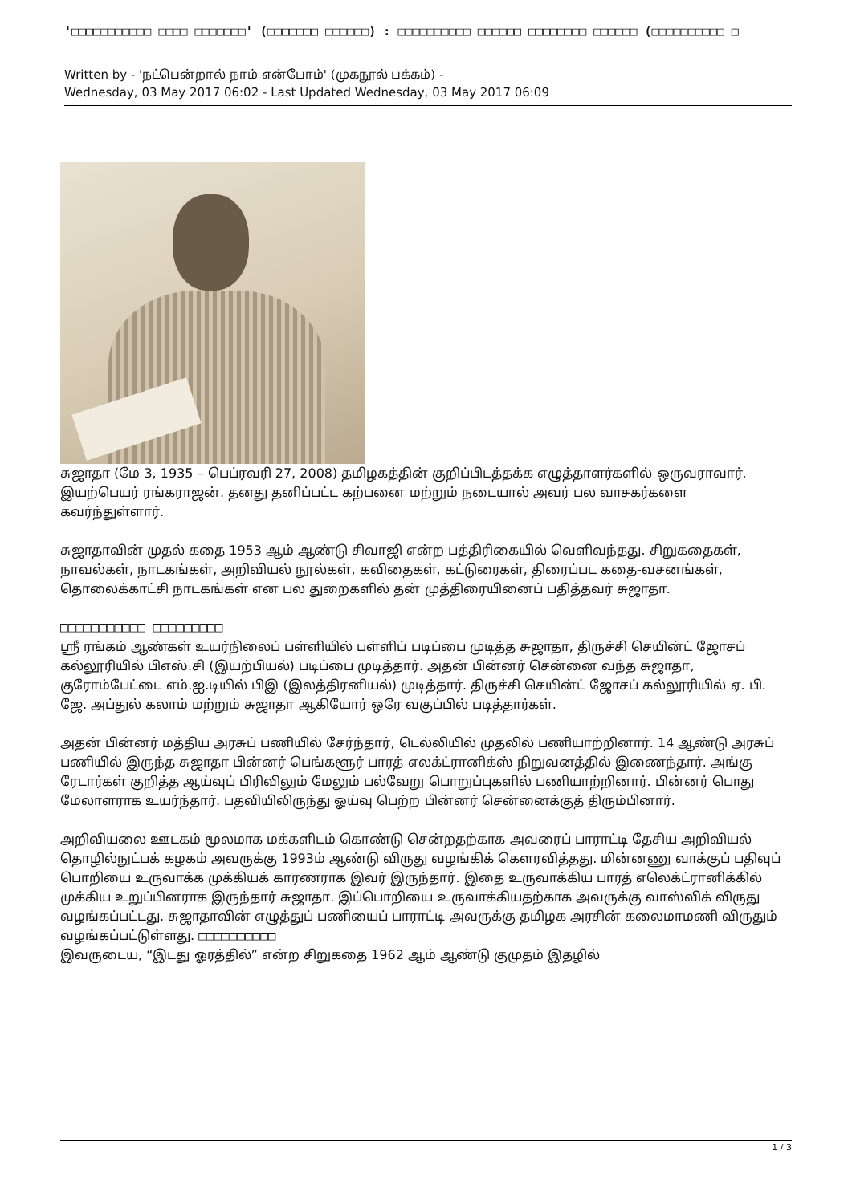'□□□□□□□□□□□ □□□□ □□□□□□□' (□□□□□□□ □□□□□□) : □□□□□□□□□□ □□□□□□ □□□□□□□□ □□□□□□ (□□□□□□□□□□ □
Written by - 'நட்பென்றால் நாம் என்போம்' (முகநூல் பக்கம்) -
Wednesday, 03 May 2017 06:02 - Last Updated Wednesday, 03 May 2017 06:09
சுஜாதா (மே 3, 1935 – பெப்ரவரி 27, 2008) தமிழகத்தின் குறிப்பிடத்தக்க எழுத்தாளர்களில் ஒருவராவார். இயற்பெயர் ரங்கராஜன். தனது தனிப்பட்ட கற்பனை மற்றும் நடையால் அவர் பல வாசகர்களை கவர்ந்துள்ளார்.
சுஜாதாவின் முதல் கதை 1953 ஆம் ஆண்டு சிவாஜி என்ற பத்திரிகையில் வெளிவந்தது. சிறுகதைகள், நாவல்கள், நாடகங்கள், அறிவியல் நூல்கள், கவிதைகள், கட்டுரைகள், திரைப்பட கதை-வசனங்கள், தொலைக்காட்சி நாடகங்கள் என பல துறைகளில் தன் முத்திரையினைப் பதித்தவர் சுஜாதா.
□□□□□□□□□□□ □□□□□□□□□
ஸ்ரீ ரங்கம் ஆண்கள் உயர்நிலைப் பள்ளியில் பள்ளிப் படிப்பை முடித்த சுஜாதா, திருச்சி செயின்ட் ஜோசப் கல்லூரியில் பிஎஸ்.சி (இயற்பியல்) படிப்பை முடித்தார். அதன் பின்னர் சென்னை வந்த சுஜாதா, குரோம்பேட்டை எம்.ஐ.டியில் பிஇ (இலத்திரனியல்) முடித்தார். திருச்சி செயின்ட் ஜோசப் கல்லூரியில் ஏ. பி. ஜே. அப்துல் கலாம் மற்றும் சுஜாதா ஆகியோர் ஒரே வகுப்பில் படித்தார்கள்.
அதன் பின்னர் மத்திய அரசுப் பணியில் சேர்ந்தார், டெல்லியில் முதலில் பணியாற்றினார். 14 ஆண்டு அரசுப் பணியில் இருந்த சுஜாதா பின்னர் பெங்களூர் பாரத் எலக்ட்ரானிக்ஸ் நிறுவனத்தில் இணைந்தார். அங்கு ரேடார்கள் குறித்த ஆய்வுப் பிரிவிலும் மேலும் பல்வேறு பொறுப்புகளில் பணியாற்றினார். பின்னர் பொது மேலாளராக உயர்ந்தார். பதவியிலிருந்து ஓய்வு பெற்ற பின்னர் சென்னைக்குத் திரும்பினார்.
அறிவியலை ஊடகம் மூலமாக மக்களிடம் கொண்டு சென்றதற்காக அவரைப் பாராட்டி தேசிய அறிவியல் தொழில்நுட்பக் கழகம் அவருக்கு 1993ம் ஆண்டு விருது வழங்கிக் கௌரவித்தது. மின்னணு வாக்குப் பதிவுப் பொறியை உருவாக்க முக்கியக் காரணராக இவர் இருந்தார். இதை உருவாக்கிய பாரத் எலெக்ட்ரானிக்கில் முக்கிய உறுப்பினராக இருந்தார் சுஜாதா. இப்பொறியை உருவாக்கியதற்காக அவருக்கு வாஸ்விக் விருது வழங்கப்பட்டது. சுஜாதாவின் எழுத்துப் பணியைப் பாராட்டி அவருக்கு தமிழக அரசின் கலைமாமணி விருதும் வழங்கப்பட்டுள்ளது. □□□□□□□□□□
இவருடைய, “இடது ஓரத்தில்” என்ற சிறுகதை 1962 ஆம் ஆண்டு குமுதம் இதழில்
1 / 3